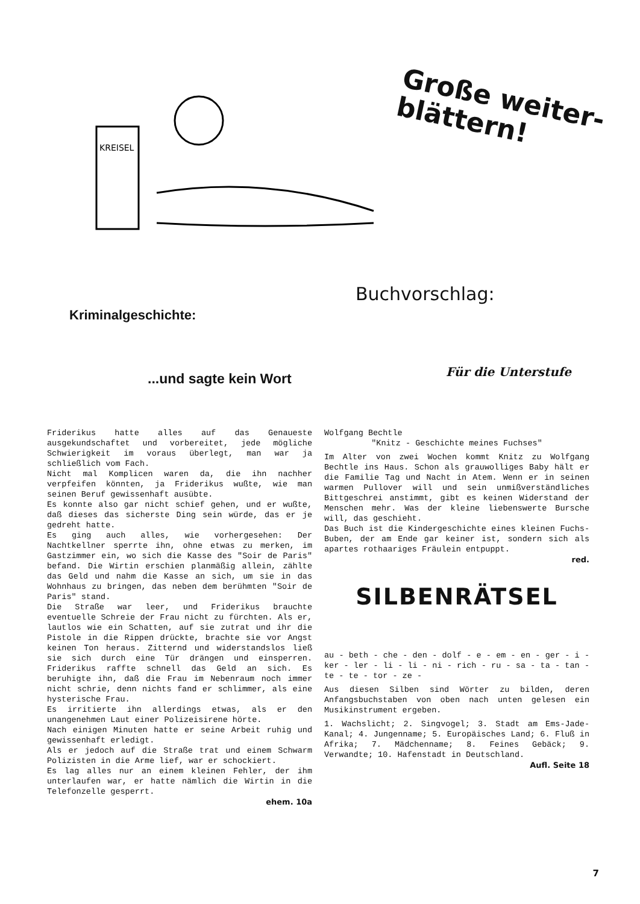KREISEL
Große weiter-
blättern!
Kriminalgeschichte:
Buchvorschlag:
...und sagte kein Wort
Für die Unterstufe
Friderikus hatte alles auf das Genaueste ausgekundschaftet und vorbereitet, jede mögliche Schwierigkeit im voraus überlegt, man war ja schließlich vom Fach.
Nicht mal Komplicen waren da, die ihn nachher verpfeifen könnten, ja Friderikus wußte, wie man seinen Beruf gewissenhaft ausübte.
Es konnte also gar nicht schief gehen, und er wußte, daß dieses das sicherste Ding sein würde, das er je gedreht hatte.
Es ging auch alles, wie vorhergesehen: Der Nachtkellner sperrte ihn, ohne etwas zu merken, im Gastzimmer ein, wo sich die Kasse des "Soir de Paris" befand. Die Wirtin erschien planmäßig allein, zählte das Geld und nahm die Kasse an sich, um sie in das Wohnhaus zu bringen, das neben dem berühmten "Soir de Paris" stand.
Die Straße war leer, und Friderikus brauchte eventuelle Schreie der Frau nicht zu fürchten. Als er, lautlos wie ein Schatten, auf sie zutrat und ihr die Pistole in die Rippen drückte, brachte sie vor Angst keinen Ton heraus. Zitternd und widerstandslos ließ sie sich durch eine Tür drängen und einsperren. Friderikus raffte schnell das Geld an sich. Es beruhigte ihn, daß die Frau im Nebenraum noch immer nicht schrie, denn nichts fand er schlimmer, als eine hysterische Frau.
Es irritierte ihn allerdings etwas, als er den unangenehmen Laut einer Polizeisirene hörte.
Nach einigen Minuten hatte er seine Arbeit ruhig und gewissenhaft erledigt.
Als er jedoch auf die Straße trat und einem Schwarm Polizisten in die Arme lief, war er schockiert.
Es lag alles nur an einem kleinen Fehler, der ihm unterlaufen war, er hatte nämlich die Wirtin in die Telefonzelle gesperrt.
ehem. 10a
Wolfgang Bechtle
"Knitz - Geschichte meines Fuchses"
Im Alter von zwei Wochen kommt Knitz zu Wolfgang Bechtle ins Haus. Schon als grauwolliges Baby hält er die Familie Tag und Nacht in Atem. Wenn er in seinen warmen Pullover will und sein unmißverständliches Bittgeschrei anstimmt, gibt es keinen Widerstand der Menschen mehr. Was der kleine liebenswerte Bursche will, das geschieht.
Das Buch ist die Kindergeschichte eines kleinen Fuchs-Buben, der am Ende gar keiner ist, sondern sich als apartes rothaariges Fräulein entpuppt.
red.
SILBENRÄTSEL
au - beth - che - den - dolf - e - em - en - ger - i - ker - ler - li - li - ni - rich - ru - sa - ta - tan - te - te - tor - ze -
Aus diesen Silben sind Wörter zu bilden, deren Anfangsbuchstaben von oben nach unten gelesen ein Musikinstrument ergeben.
1. Wachslicht; 2. Singvogel; 3. Stadt am Ems-Jade-Kanal; 4. Jungenname; 5. Europäisches Land; 6. Fluß in Afrika; 7. Mädchenname; 8. Feines Gebäck; 9. Verwandte; 10. Hafenstadt in Deutschland.
Aufl. Seite 18
7